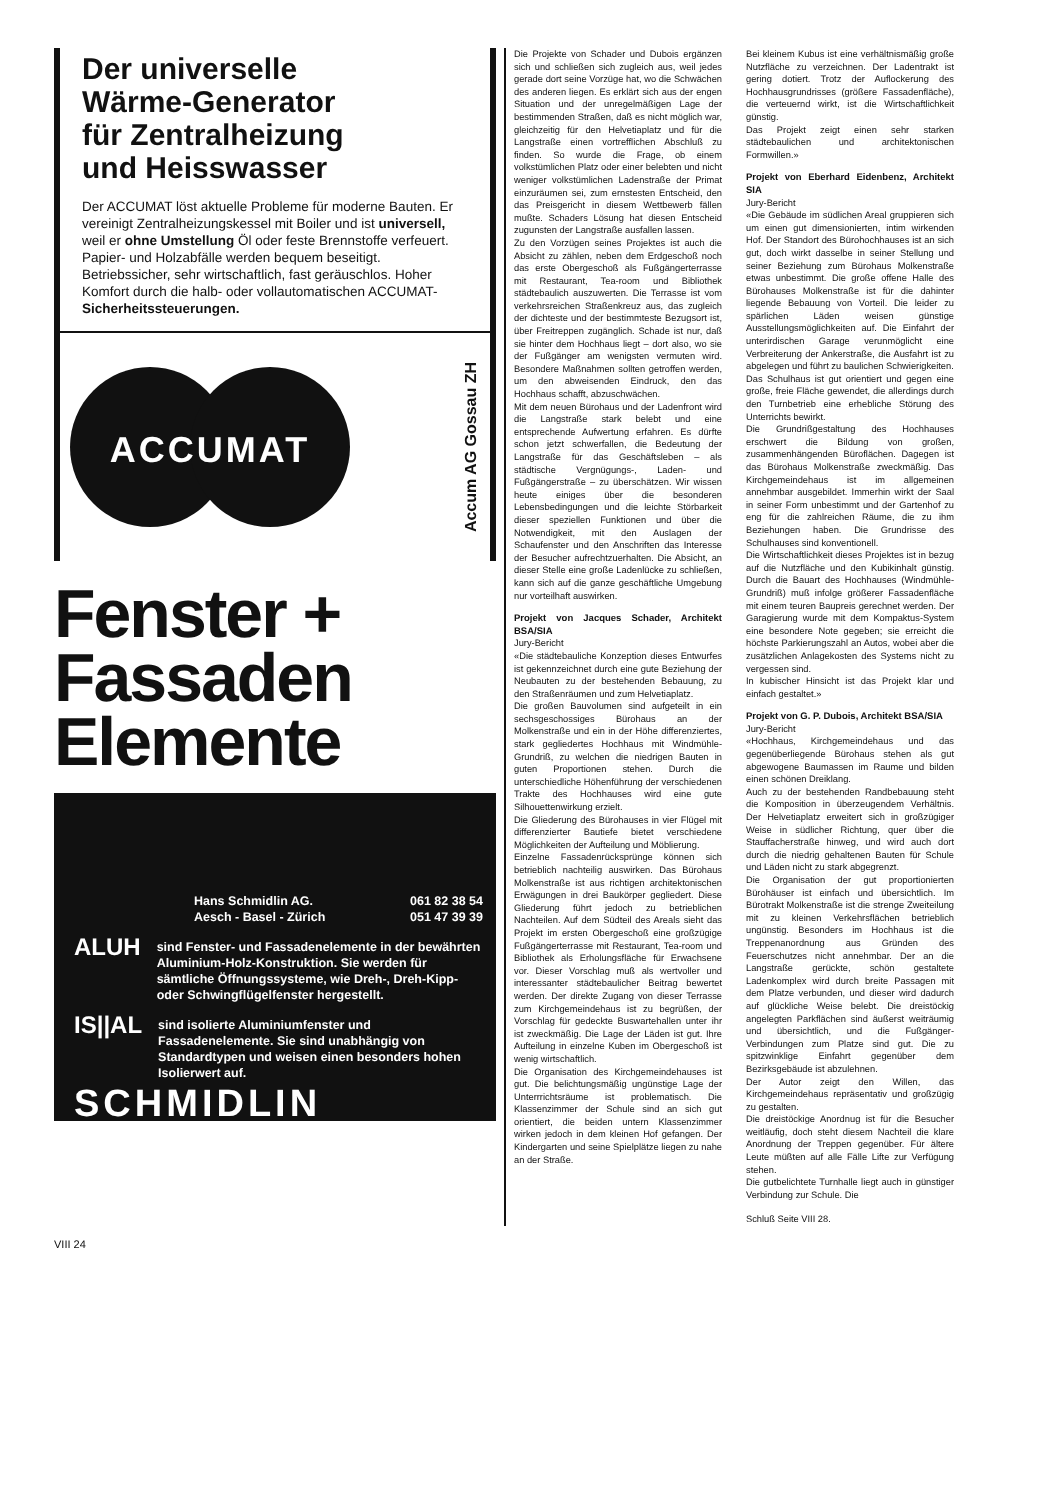Der universelle Wärme-Generator für Zentralheizung und Heisswasser
Der ACCUMAT löst aktuelle Probleme für moderne Bauten. Er vereinigt Zentralheizungskessel mit Boiler und ist universell, weil er ohne Umstellung Öl oder feste Brennstoffe verfeuert. Papier- und Holzabfälle werden bequem beseitigt.
Betriebssicher, sehr wirtschaftlich, fast geräuschlos. Hoher Komfort durch die halb- oder vollautomatischen ACCUMAT- Sicherheitssteuerungen.
ACCUMAT
Accum AG Gossau ZH
Fenster + Fassaden Elemente
Hans Schmidlin AG.
Aesch - Basel - Zürich
061 82 38 54
051 47 39 39
ALUH
sind Fenster- und Fassadenelemente in der bewährten Aluminium-Holz-Konstruktion. Sie werden für sämtliche Öffnungssysteme, wie Dreh-, Dreh-Kipp- oder Schwingflügelfenster hergestellt.
IS||AL
sind isolierte Aluminiumfenster und Fassadenelemente. Sie sind unabhängig von Standardtypen und weisen einen besonders hohen Isolierwert auf.
SCHMIDLIN
Die Projekte von Schader und Dubois ergänzen sich und schließen sich zugleich aus, weil jedes gerade dort seine Vorzüge hat, wo die Schwächen des anderen liegen. Es erklärt sich aus der engen Situation und der unregelmäßigen Lage der bestimmenden Straßen, daß es nicht möglich war, gleichzeitig für den Helvetiaplatz und für die Langstraße einen vortrefflichen Abschluß zu finden. So wurde die Frage, ob einem volkstümlichen Platz oder einer belebten und nicht weniger volkstümlichen Ladenstraße der Primat einzuräumen sei, zum ernstesten Entscheid, den das Preisgericht in diesem Wettbewerb fällen mußte. Schaders Lösung hat diesen Entscheid zugunsten der Langstraße ausfallen lassen.
Zu den Vorzügen seines Projektes ist auch die Absicht zu zählen, neben dem Erdgeschoß noch das erste Obergeschoß als Fußgängerterrasse mit Restaurant, Tea-room und Bibliothek städtebaulich auszuwerten. Die Terrasse ist vom verkehrsreichen Straßenkreuz aus, das zugleich der dichteste und der bestimmteste Bezugsort ist, über Freitreppen zugänglich. Schade ist nur, daß sie hinter dem Hochhaus liegt – dort also, wo sie der Fußgänger am wenigsten vermuten wird. Besondere Maßnahmen sollten getroffen werden, um den abweisenden Eindruck, den das Hochhaus schafft, abzuschwächen.
Mit dem neuen Bürohaus und der Ladenfront wird die Langstraße stark belebt und eine entsprechende Aufwertung erfahren. Es dürfte schon jetzt schwerfallen, die Bedeutung der Langstraße für das Geschäftsleben – als städtische Vergnügungs-, Laden- und Fußgängerstraße – zu überschätzen. Wir wissen heute einiges über die besonderen Lebensbedingungen und die leichte Störbarkeit dieser speziellen Funktionen und über die Notwendigkeit, mit den Auslagen der Schaufenster und den Anschriften das Interesse der Besucher aufrechtzuerhalten. Die Absicht, an dieser Stelle eine große Ladenlücke zu schließen, kann sich auf die ganze geschäftliche Umgebung nur vorteilhaft auswirken.
Projekt von Jacques Schader, Architekt BSA/SIA
Jury-Bericht
«Die städtebauliche Konzeption dieses Entwurfes ist gekennzeichnet durch eine gute Beziehung der Neubauten zu der bestehenden Bebauung, zu den Straßenräumen und zum Helvetiaplatz.
Die großen Bauvolumen sind aufgeteilt in ein sechsgeschossiges Bürohaus an der Molkenstraße und ein in der Höhe differenziertes, stark gegliedertes Hochhaus mit Windmühle-Grundriß, zu welchen die niedrigen Bauten in guten Proportionen stehen. Durch die unterschiedliche Höhenführung der verschiedenen Trakte des Hochhauses wird eine gute Silhouettenwirkung erzielt.
Die Gliederung des Bürohauses in vier Flügel mit differenzierter Bautiefe bietet verschiedene Möglichkeiten der Aufteilung und Möblierung.
Einzelne Fassadenrücksprünge können sich betrieblich nachteilig auswirken. Das Bürohaus Molkenstraße ist aus richtigen architektonischen Erwägungen in drei Baukörper gegliedert. Diese Gliederung führt jedoch zu betrieblichen Nachteilen. Auf dem Südteil des Areals sieht das Projekt im ersten Obergeschoß eine großzügige Fußgängerterrasse mit Restaurant, Tea-room und Bibliothek als Erholungsfläche für Erwachsene vor. Dieser Vorschlag muß als wertvoller und interessanter städtebaulicher Beitrag bewertet werden. Der direkte Zugang von dieser Terrasse zum Kirchgemeindehaus ist zu begrüßen, der Vorschlag für gedeckte Buswartehallen unter ihr ist zweckmäßig. Die Lage der Läden ist gut. Ihre Aufteilung in einzelne Kuben im Obergeschoß ist wenig wirtschaftlich.
Die Organisation des Kirchgemeindehauses ist gut. Die belichtungsmäßig ungünstige Lage der Unterrrichtsräume ist problematisch. Die Klassenzimmer der Schule sind an sich gut orientiert, die beiden untern Klassenzimmer wirken jedoch in dem kleinen Hof gefangen. Der Kindergarten und seine Spielplätze liegen zu nahe an der Straße.
Bei kleinem Kubus ist eine verhältnismäßig große Nutzfläche zu verzeichnen. Der Ladentrakt ist gering dotiert. Trotz der Auflockerung des Hochhausgrundrisses (größere Fassadenfläche), die verteuernd wirkt, ist die Wirtschaftlichkeit günstig.
Das Projekt zeigt einen sehr starken städtebaulichen und architektonischen Formwillen.»
Projekt von Eberhard Eidenbenz, Architekt SIA
Jury-Bericht
«Die Gebäude im südlichen Areal gruppieren sich um einen gut dimensionierten, intim wirkenden Hof. Der Standort des Bürohochhauses ist an sich gut, doch wirkt dasselbe in seiner Stellung und seiner Beziehung zum Bürohaus Molkenstraße etwas unbestimmt. Die große offene Halle des Bürohauses Molkenstraße ist für die dahinter liegende Bebauung von Vorteil. Die leider zu spärlichen Läden weisen günstige Ausstellungsmöglichkeiten auf. Die Einfahrt der unterirdischen Garage verunmöglicht eine Verbreiterung der Ankerstraße, die Ausfahrt ist zu abgelegen und führt zu baulichen Schwierigkeiten.
Das Schulhaus ist gut orientiert und gegen eine große, freie Fläche gewendet, die allerdings durch den Turnbetrieb eine erhebliche Störung des Unterrichts bewirkt.
Die Grundrißgestaltung des Hochhauses erschwert die Bildung von großen, zusammenhängenden Büroflächen. Dagegen ist das Bürohaus Molkenstraße zweckmäßig. Das Kirchgemeindehaus ist im allgemeinen annehmbar ausgebildet. Immerhin wirkt der Saal in seiner Form unbestimmt und der Gartenhof zu eng für die zahlreichen Räume, die zu ihm Beziehungen haben. Die Grundrisse des Schulhauses sind konventionell.
Die Wirtschaftlichkeit dieses Projektes ist in bezug auf die Nutzfläche und den Kubikinhalt günstig. Durch die Bauart des Hochhauses (Windmühle-Grundriß) muß infolge größerer Fassadenfläche mit einem teuren Baupreis gerechnet werden. Der Garagierung wurde mit dem Kompaktus-System eine besondere Note gegeben; sie erreicht die höchste Parkierungszahl an Autos, wobei aber die zusätzlichen Anlagekosten des Systems nicht zu vergessen sind.
In kubischer Hinsicht ist das Projekt klar und einfach gestaltet.»
Projekt von G. P. Dubois, Architekt BSA/SIA
Jury-Bericht
«Hochhaus, Kirchgemeindehaus und das gegenüberliegende Bürohaus stehen als gut abgewogene Baumassen im Raume und bilden einen schönen Dreiklang.
Auch zu der bestehenden Randbebauung steht die Komposition in überzeugendem Verhältnis. Der Helvetiaplatz erweitert sich in großzügiger Weise in südlicher Richtung, quer über die Stauffacherstraße hinweg, und wird auch dort durch die niedrig gehaltenen Bauten für Schule und Läden nicht zu stark abgegrenzt.
Die Organisation der gut proportionierten Bürohäuser ist einfach und übersichtlich. Im Bürotrakt Molkenstraße ist die strenge Zweiteilung mit zu kleinen Verkehrsflächen betrieblich ungünstig. Besonders im Hochhaus ist die Treppenanordnung aus Gründen des Feuerschutzes nicht annehmbar. Der an die Langstraße gerückte, schön gestaltete Ladenkomplex wird durch breite Passagen mit dem Platze verbunden, und dieser wird dadurch auf glückliche Weise belebt. Die dreistöckig angelegten Parkflächen sind äußerst weiträumig und übersichtlich, und die Fußgänger-Verbindungen zum Platze sind gut. Die zu spitzwinklige Einfahrt gegenüber dem Bezirksgebäude ist abzulehnen.
Der Autor zeigt den Willen, das Kirchgemeindehaus repräsentativ und großzügig zu gestalten.
Die dreistöckige Anordnug ist für die Besucher weitläufig, doch steht diesem Nachteil die klare Anordnung der Treppen gegenüber. Für ältere Leute müßten auf alle Fälle Lifte zur Verfügung stehen.
Die gutbelichtete Turnhalle liegt auch in günstiger Verbindung zur Schule. Die
Schluß Seite VIII 28.
VIII 24